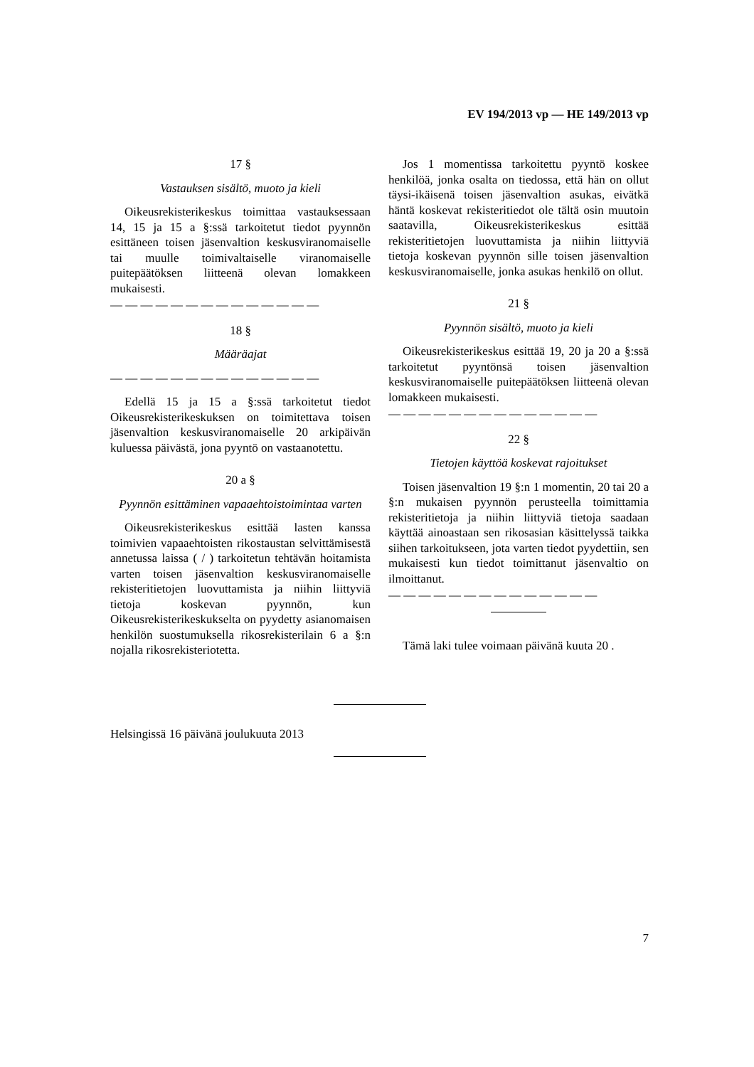EV 194/2013 vp — HE 149/2013 vp
17 §
Vastauksen sisältö, muoto ja kieli
Oikeusrekisterikeskus toimittaa vastauksessaan 14, 15 ja 15 a §:ssä tarkoitetut tiedot pyynnön esittäneen toisen jäsenvaltion keskusviranomaiselle tai muulle toimivaltaiselle viranomaiselle puitepäätöksen liitteenä olevan lomakkeen mukaisesti.
— — — — — — — — — — — — — —
18 §
Määräajat
— — — — — — — — — — — — — —
Edellä 15 ja 15 a §:ssä tarkoitetut tiedot Oikeusrekisterikeskuksen on toimitettava toisen jäsenvaltion keskusviranomaiselle 20 arkipäivän kuluessa päivästä, jona pyyntö on vastaanotettu.
20 a §
Pyynnön esittäminen vapaaehtoistoimintaa varten
Oikeusrekisterikeskus esittää lasten kanssa toimivien vapaaehtoisten rikostaustan selvittämisestä annetussa laissa ( / ) tarkoitetun tehtävän hoitamista varten toisen jäsenvaltion keskusviranomaiselle rekisteritietojen luovuttamista ja niihin liittyviä tietoja koskevan pyynnön, kun Oikeusrekisterikeskukselta on pyydetty asianomaisen henkilön suostumuksella rikosrekisterilain 6 a §:n nojalla rikosrekisteriotetta.
Jos 1 momentissa tarkoitettu pyyntö koskee henkilöä, jonka osalta on tiedossa, että hän on ollut täysi-ikäisenä toisen jäsenvaltion asukas, eivätkä häntä koskevat rekisteritiedot ole tältä osin muutoin saatavilla, Oikeusrekisterikeskus esittää rekisteritietojen luovuttamista ja niihin liittyviä tietoja koskevan pyynnön sille toisen jäsenvaltion keskusviranomaiselle, jonka asukas henkilö on ollut.
21 §
Pyynnön sisältö, muoto ja kieli
Oikeusrekisterikeskus esittää 19, 20 ja 20 a §:ssä tarkoitetut pyyntönsä toisen jäsenvaltion keskusviranomaiselle puitepäätöksen liitteenä olevan lomakkeen mukaisesti.
— — — — — — — — — — — — — —
22 §
Tietojen käyttöä koskevat rajoitukset
Toisen jäsenvaltion 19 §:n 1 momentin, 20 tai 20 a §:n mukaisen pyynnön perusteella toimittamia rekisteritietoja ja niihin liittyviä tietoja saadaan käyttää ainoastaan sen rikosasian käsittelyssä taikka siihen tarkoitukseen, jota varten tiedot pyydettiin, sen mukaisesti kun tiedot toimittanut jäsenvaltio on ilmoittanut.
— — — — — — — — — — — — — —
Tämä laki tulee voimaan päivänä kuuta 20 .
Helsingissä 16 päivänä joulukuuta 2013
7